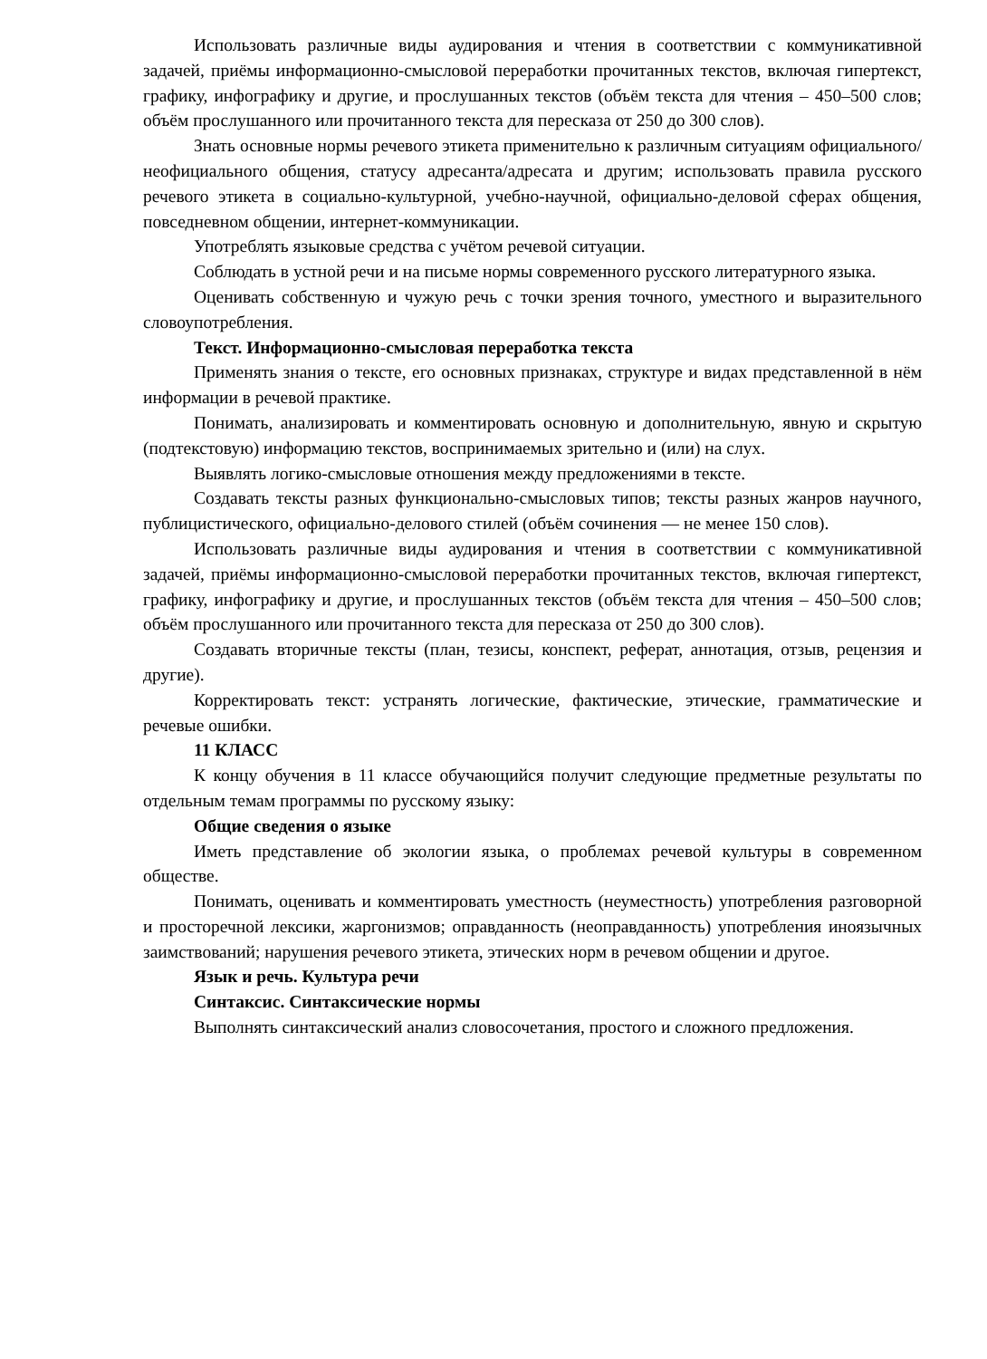Использовать различные виды аудирования и чтения в соответствии с коммуникативной задачей, приёмы информационно-смысловой переработки прочитанных текстов, включая гипертекст, графику, инфографику и другие, и прослушанных текстов (объём текста для чтения – 450–500 слов; объём прослушанного или прочитанного текста для пересказа от 250 до 300 слов).
Знать основные нормы речевого этикета применительно к различным ситуациям официального/неофициального общения, статусу адресанта/адресата и другим; использовать правила русского речевого этикета в социально-культурной, учебно-научной, официально-деловой сферах общения, повседневном общении, интернет-коммуникации.
Употреблять языковые средства с учётом речевой ситуации.
Соблюдать в устной речи и на письме нормы современного русского литературного языка.
Оценивать собственную и чужую речь с точки зрения точного, уместного и выразительного словоупотребления.
Текст. Информационно-смысловая переработка текста
Применять знания о тексте, его основных признаках, структуре и видах представленной в нём информации в речевой практике.
Понимать, анализировать и комментировать основную и дополнительную, явную и скрытую (подтекстовую) информацию текстов, воспринимаемых зрительно и (или) на слух.
Выявлять логико-смысловые отношения между предложениями в тексте.
Создавать тексты разных функционально-смысловых типов; тексты разных жанров научного, публицистического, официально-делового стилей (объём сочинения — не менее 150 слов).
Использовать различные виды аудирования и чтения в соответствии с коммуникативной задачей, приёмы информационно-смысловой переработки прочитанных текстов, включая гипертекст, графику, инфографику и другие, и прослушанных текстов (объём текста для чтения – 450–500 слов; объём прослушанного или прочитанного текста для пересказа от 250 до 300 слов).
Создавать вторичные тексты (план, тезисы, конспект, реферат, аннотация, отзыв, рецензия и другие).
Корректировать текст: устранять логические, фактические, этические, грамматические и речевые ошибки.
11 КЛАСС
К концу обучения в 11 классе обучающийся получит следующие предметные результаты по отдельным темам программы по русскому языку:
Общие сведения о языке
Иметь представление об экологии языка, о проблемах речевой культуры в современном обществе.
Понимать, оценивать и комментировать уместность (неуместность) употребления разговорной и просторечной лексики, жаргонизмов; оправданность (неоправданность) употребления иноязычных заимствований; нарушения речевого этикета, этических норм в речевом общении и другое.
Язык и речь. Культура речи
Синтаксис. Синтаксические нормы
Выполнять синтаксический анализ словосочетания, простого и сложного предложения.